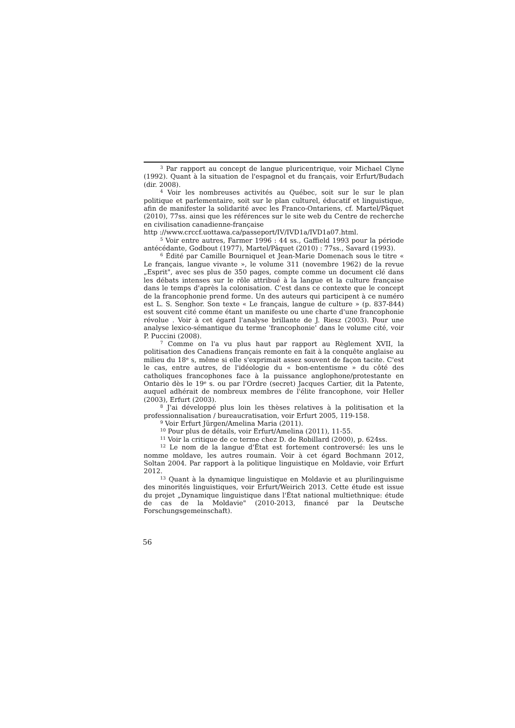<sup>3</sup> Par rapport au concept de langue pluricentrique, voir Michael Clyne (1992). Quant à la situation de l'espagnol et du français, voir Erfurt/Budach (dir. 2008).
<sup>4</sup> Voir les nombreuses activités au Québec, soit sur le sur le plan politique et parlementaire, soit sur le plan culturel, éducatif et linguistique, afin de manifester la solidarité avec les Franco-Ontariens, cf. Martel/Pâquet (2010), 77ss. ainsi que les références sur le site web du Centre de recherche en civilisation canadienne-française
http ://www.crccf.uottawa.ca/passeport/IV/IVD1a/IVD1a07.html.
<sup>5</sup> Voir entre autres, Farmer 1996 : 44 ss., Gaffield 1993 pour la période antécédante, Godbout (1977), Martel/Pâquet (2010) : 77ss., Savard (1993).
<sup>6</sup> Édité par Camille Bourniquel et Jean-Marie Domenach sous le titre « Le français, langue vivante », le volume 311 (novembre 1962) de la revue „Esprit", avec ses plus de 350 pages, compte comme un document clé dans les débats intenses sur le rôle attribué à la langue et la culture française dans le temps d'après la colonisation. C'est dans ce contexte que le concept de la francophonie prend forme. Un des auteurs qui participent à ce numéro est L. S. Senghor. Son texte « Le français, langue de culture » (p. 837-844) est souvent cité comme étant un manifeste ou une charte d'une francophonie révolue . Voir à cet égard l'analyse brillante de J. Riesz (2003). Pour une analyse lexico-sémantique du terme 'francophonie' dans le volume cité, voir P. Puccini (2008).
<sup>7</sup> Comme on l'a vu plus haut par rapport au Règlement XVII, la politisation des Canadiens français remonte en fait à la conquête anglaise au milieu du 18<sup>e</sup> s, même si elle s'exprimait assez souvent de façon tacite. C'est le cas, entre autres, de l'idéologie du « bon-ententisme » du côté des catholiques francophones face à la puissance anglophone/protestante en Ontario dès le 19<sup>e</sup> s. ou par l'Ordre (secret) Jacques Cartier, dit la Patente, auquel adhérait de nombreux membres de l'élite francophone, voir Heller (2003), Erfurt (2003).
<sup>8</sup> J'ai développé plus loin les thèses relatives à la politisation et la professionnalisation / bureaucratisation, voir Erfurt 2005, 119-158.
<sup>9</sup> Voir Erfurt Jürgen/Amelina Maria (2011).
<sup>10</sup> Pour plus de détails, voir Erfurt/Amelina (2011), 11-55.
<sup>11</sup> Voir la critique de ce terme chez D. de Robillard (2000), p. 624ss.
<sup>12</sup> Le nom de la langue d'État est fortement controversé: les uns le nomme moldave, les autres roumain. Voir à cet égard Bochmann 2012, Soltan 2004. Par rapport à la politique linguistique en Moldavie, voir Erfurt 2012.
<sup>13</sup> Quant à la dynamique linguistique en Moldavie et au plurilinguisme des minorités linguistiques, voir Erfurt/Weirich 2013. Cette étude est issue du projet „Dynamique linguistique dans l'État national multiethnique: étude de cas de la Moldavie" (2010-2013, financé par la Deutsche Forschungsgemeinschaft).
56